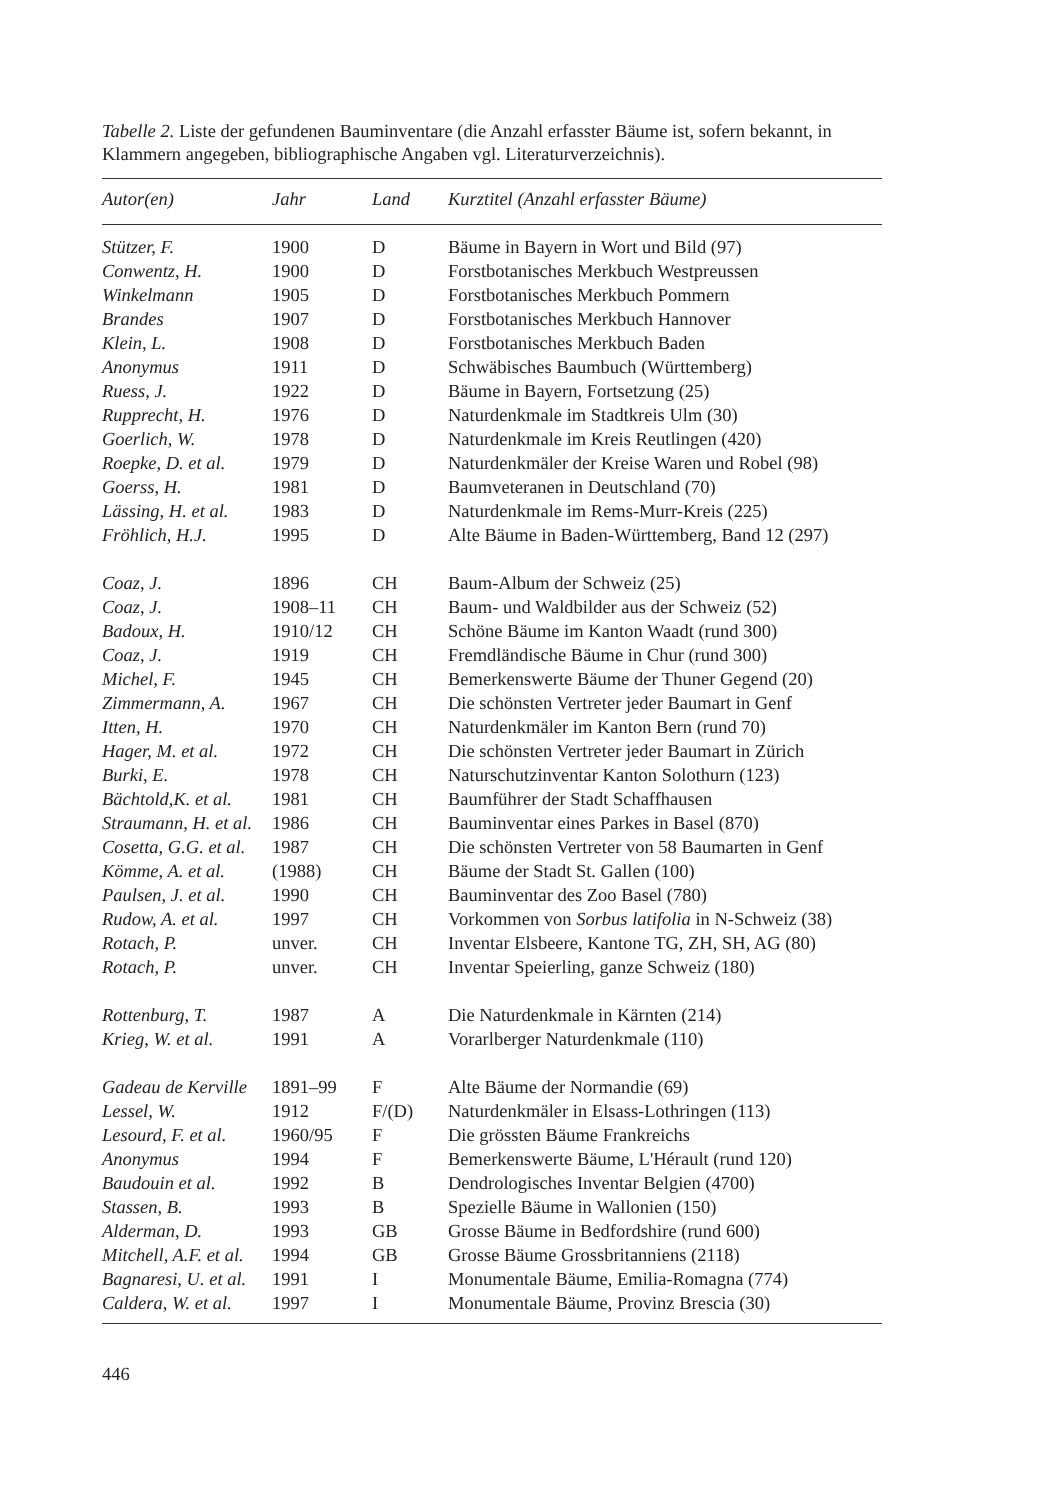Tabelle 2. Liste der gefundenen Bauminventare (die Anzahl erfasster Bäume ist, sofern bekannt, in Klammern angegeben, bibliographische Angaben vgl. Literaturverzeichnis).
| Autor(en) | Jahr | Land | Kurztitel (Anzahl erfasster Bäume) |
| --- | --- | --- | --- |
| Stützer, F. | 1900 | D | Bäume in Bayern in Wort und Bild (97) |
| Conwentz, H. | 1900 | D | Forstbotanisches Merkbuch Westpreussen |
| Winkelmann | 1905 | D | Forstbotanisches Merkbuch Pommern |
| Brandes | 1907 | D | Forstbotanisches Merkbuch Hannover |
| Klein, L. | 1908 | D | Forstbotanisches Merkbuch Baden |
| Anonymus | 1911 | D | Schwäbisches Baumbuch (Württemberg) |
| Ruess, J. | 1922 | D | Bäume in Bayern, Fortsetzung (25) |
| Rupprecht, H. | 1976 | D | Naturdenkmale im Stadtkreis Ulm (30) |
| Goerlich, W. | 1978 | D | Naturdenkmale im Kreis Reutlingen (420) |
| Roepke, D. et al. | 1979 | D | Naturdenkmäler der Kreise Waren und Robel (98) |
| Goerss, H. | 1981 | D | Baumveteranen in Deutschland (70) |
| Lässing, H. et al. | 1983 | D | Naturdenkmale im Rems-Murr-Kreis (225) |
| Fröhlich, H.J. | 1995 | D | Alte Bäume in Baden-Württemberg, Band 12 (297) |
| Coaz, J. | 1896 | CH | Baum-Album der Schweiz (25) |
| Coaz, J. | 1908–11 | CH | Baum- und Waldbilder aus der Schweiz (52) |
| Badoux, H. | 1910/12 | CH | Schöne Bäume im Kanton Waadt (rund 300) |
| Coaz, J. | 1919 | CH | Fremdländische Bäume in Chur (rund 300) |
| Michel, F. | 1945 | CH | Bemerkenswerte Bäume der Thuner Gegend (20) |
| Zimmermann, A. | 1967 | CH | Die schönsten Vertreter jeder Baumart in Genf |
| Itten, H. | 1970 | CH | Naturdenkmäler im Kanton Bern (rund 70) |
| Hager, M. et al. | 1972 | CH | Die schönsten Vertreter jeder Baumart in Zürich |
| Burki, E. | 1978 | CH | Naturschutzinventar Kanton Solothurn (123) |
| Bächtold,K. et al. | 1981 | CH | Baumführer der Stadt Schaffhausen |
| Straumann, H. et al. | 1986 | CH | Bauminventar eines Parkes in Basel (870) |
| Cosetta, G.G. et al. | 1987 | CH | Die schönsten Vertreter von 58 Baumarten in Genf |
| Kömme, A. et al. | (1988) | CH | Bäume der Stadt St. Gallen (100) |
| Paulsen, J. et al. | 1990 | CH | Bauminventar des Zoo Basel (780) |
| Rudow, A. et al. | 1997 | CH | Vorkommen von Sorbus latifolia in N-Schweiz (38) |
| Rotach, P. | unver. | CH | Inventar Elsbeere, Kantone TG, ZH, SH, AG (80) |
| Rotach, P. | unver. | CH | Inventar Speierling, ganze Schweiz (180) |
| Rottenburg, T. | 1987 | A | Die Naturdenkmale in Kärnten (214) |
| Krieg, W. et al. | 1991 | A | Vorarlberger Naturdenkmale (110) |
| Gadeau de Kerville | 1891–99 | F | Alte Bäume der Normandie (69) |
| Lessel, W. | 1912 | F/(D) | Naturdenkmäler in Elsass-Lothringen (113) |
| Lesourd, F. et al. | 1960/95 | F | Die grössten Bäume Frankreichs |
| Anonymus | 1994 | F | Bemerkenswerte Bäume, L'Hérault (rund 120) |
| Baudouin et al. | 1992 | B | Dendrologisches Inventar Belgien (4700) |
| Stassen, B. | 1993 | B | Spezielle Bäume in Wallonien (150) |
| Alderman, D. | 1993 | GB | Grosse Bäume in Bedfordshire (rund 600) |
| Mitchell, A.F. et al. | 1994 | GB | Grosse Bäume Grossbritanniens (2118) |
| Bagnaresi, U. et al. | 1991 | I | Monumentale Bäume, Emilia-Romagna (774) |
| Caldera, W. et al. | 1997 | I | Monumentale Bäume, Provinz Brescia (30) |
446